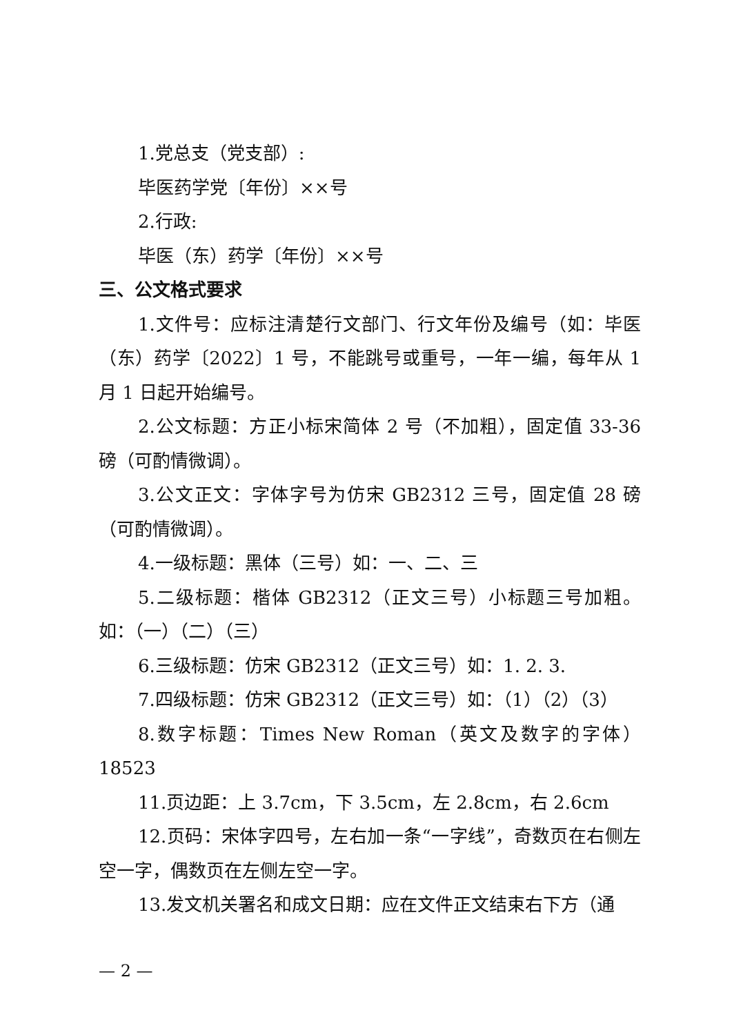1.党总支（党支部）:
毕医药学党〔年份〕××号
2.行政:
毕医（东）药学〔年份〕××号
三、公文格式要求
1.文件号：应标注清楚行文部门、行文年份及编号（如：毕医（东）药学〔2022〕1 号，不能跳号或重号，一年一编，每年从 1 月 1 日起开始编号。
2.公文标题：方正小标宋简体 2 号（不加粗），固定值 33-36 磅（可酌情微调）。
3.公文正文：字体字号为仿宋 GB2312 三号，固定值 28 磅（可酌情微调）。
4.一级标题：黑体（三号）如：一、二、三
5.二级标题：楷体 GB2312（正文三号）小标题三号加粗。如：（一）（二）（三）
6.三级标题：仿宋 GB2312（正文三号）如：1. 2. 3.
7.四级标题：仿宋 GB2312（正文三号）如：（1）（2）（3）
8.数字标题：Times New Roman（英文及数字的字体）18523
11.页边距：上 3.7cm，下 3.5cm，左 2.8cm，右 2.6cm
12.页码：宋体字四号，左右加一条“一字线”，奇数页在右侧左空一字，偶数页在左侧左空一字。
13.发文机关署名和成文日期：应在文件正文结束右下方（通
— 2 —